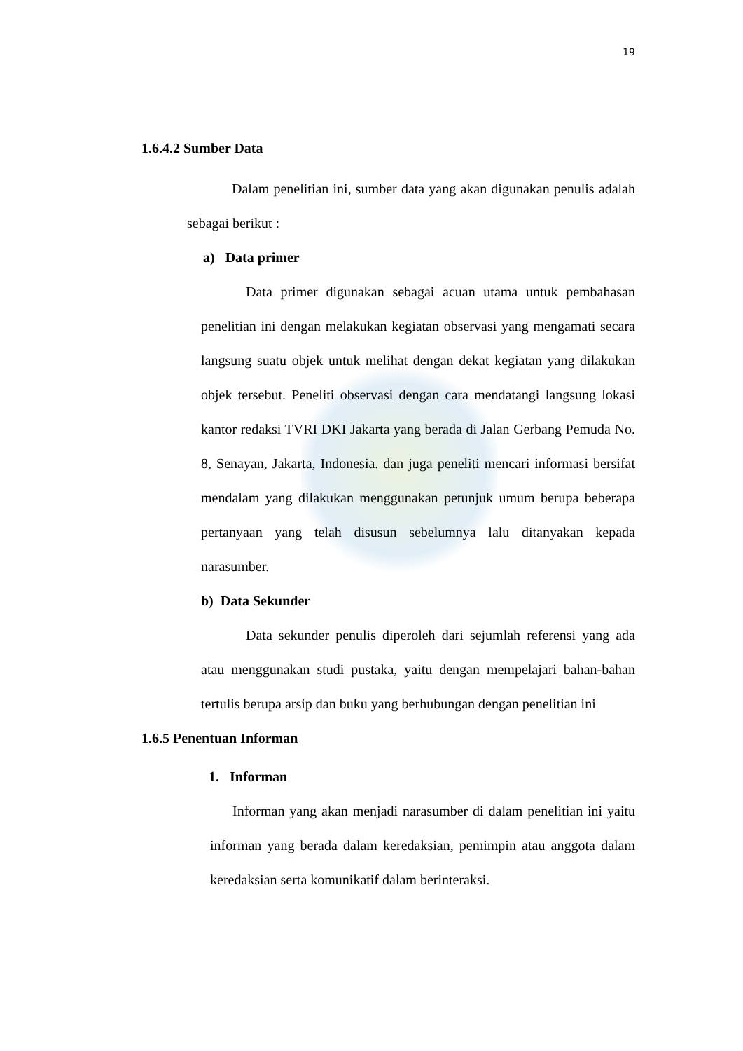19
1.6.4.2 Sumber Data
Dalam penelitian ini, sumber data yang akan digunakan penulis adalah sebagai berikut :
a) Data primer
Data primer digunakan sebagai acuan utama untuk pembahasan penelitian ini dengan melakukan kegiatan observasi yang mengamati secara langsung suatu objek untuk melihat dengan dekat kegiatan yang dilakukan objek tersebut. Peneliti observasi dengan cara mendatangi langsung lokasi kantor redaksi TVRI DKI Jakarta yang berada di Jalan Gerbang Pemuda No. 8, Senayan, Jakarta, Indonesia. dan juga peneliti mencari informasi bersifat mendalam yang dilakukan menggunakan petunjuk umum berupa beberapa pertanyaan yang telah disusun sebelumnya lalu ditanyakan kepada narasumber.
b) Data Sekunder
Data sekunder penulis diperoleh dari sejumlah referensi yang ada atau menggunakan studi pustaka, yaitu dengan mempelajari bahan-bahan tertulis berupa arsip dan buku yang berhubungan dengan penelitian ini
1.6.5 Penentuan Informan
1. Informan
Informan yang akan menjadi narasumber di dalam penelitian ini yaitu informan yang berada dalam keredaksian, pemimpin atau anggota dalam keredaksian serta komunikatif dalam berinteraksi.